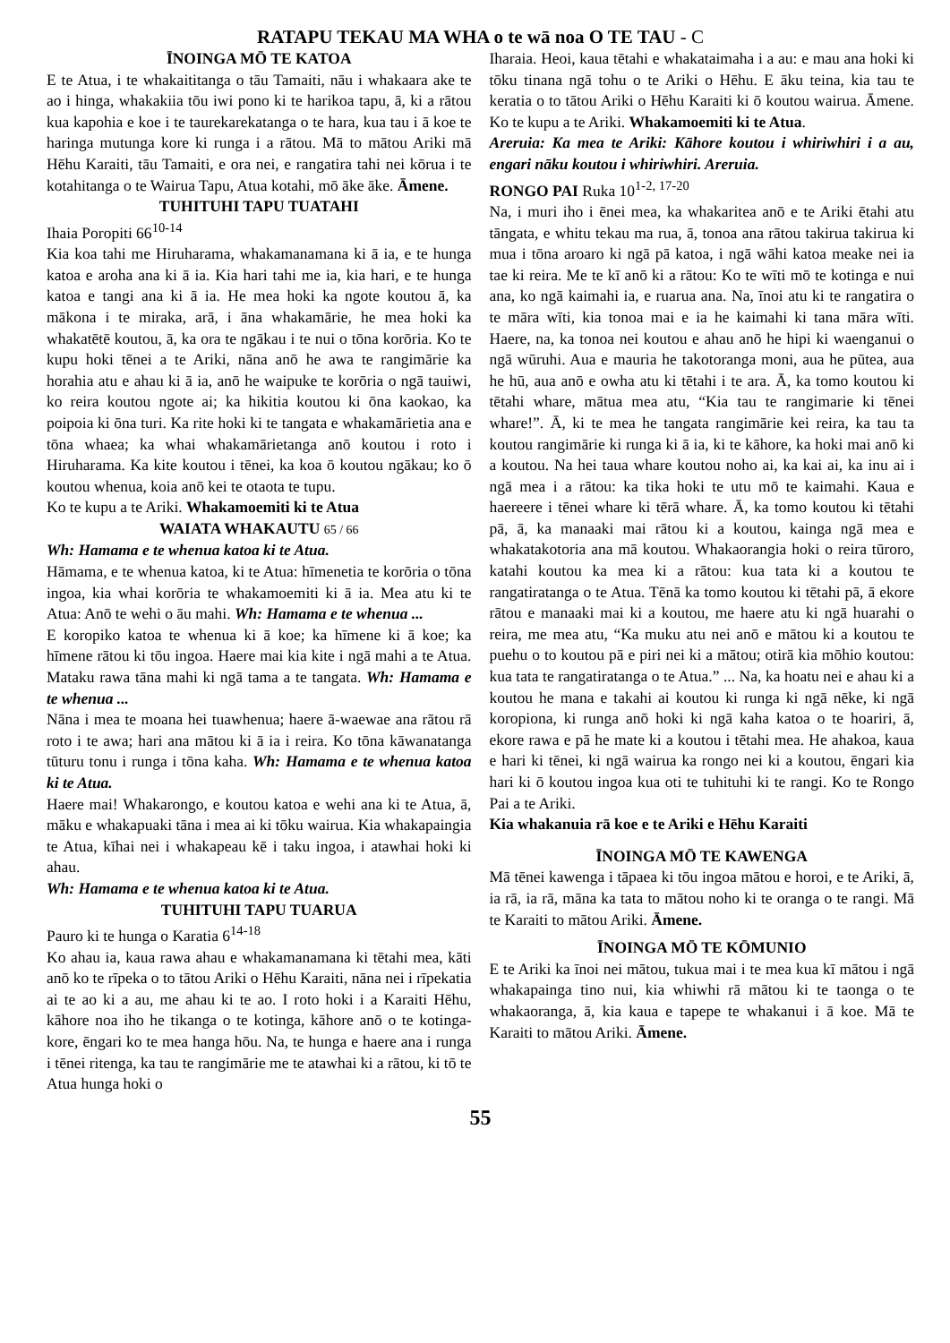RATAPU TEKAU MA WHA o te wā noa O TE TAU - C
ĪNOINGA MŌ TE KATOA
E te Atua, i te whakaititanga o tāu Tamaiti, nāu i whakaara ake te ao i hinga, whakakiia tōu iwi pono ki te harikoa tapu, ā, ki a rātou kua kapohia e koe i te taurekarekatanga o te hara, kua tau i ā koe te haringa mutunga kore ki runga i a rātou. Mā to mātou Ariki mā Hēhu Karaiti, tāu Tamaiti, e ora nei, e rangatira tahi nei kōrua i te kotahitanga o te Wairua Tapu, Atua kotahi, mō āke āke. Āmene.
TUHITUHI TAPU TUATAHI
Ihaia Poropiti 66<sup>10-14</sup>
Kia koa tahi me Hiruharama, whakamanamana ki ā ia, e te hunga katoa e aroha ana ki ā ia. Kia hari tahi me ia, kia hari, e te hunga katoa e tangi ana ki ā ia. He mea hoki ka ngote koutou ā, ka mākona i te miraka, arā, i āna whakamārie, he mea hoki ka whakatētē koutou, ā, ka ora te ngākau i te nui o tōna korōria. Ko te kupu hoki tēnei a te Ariki, nāna anō he awa te rangimārie ka horahia atu e ahau ki ā ia, anō he waipuke te korōria o ngā tauiwi, ko reira koutou ngote ai; ka hikitia koutou ki ōna kaokao, ka poipoia ki ōna turi. Ka rite hoki ki te tangata e whakamārietia ana e tōna whaea; ka whai whakamārietanga anō koutou i roto i Hiruharama. Ka kite koutou i tēnei, ka koa ō koutou ngākau; ko ō koutou whenua, koia anō kei te otaota te tupu.
Ko te kupu a te Ariki. Whakamoemiti ki te Atua
WAIATA WHAKAUTU 65 / 66
Wh: Hamama e te whenua katoa ki te Atua.
Hāmama, e te whenua katoa, ki te Atua: hīmenetia te korōria o tōna ingoa, kia whai korōria te whakamoemiti ki ā ia. Mea atu ki te Atua: Anō te wehi o āu mahi. Wh: Hamama e te whenua ...
E koropiko katoa te whenua ki ā koe; ka hīmene ki ā koe; ka hīmene rātou ki tōu ingoa. Haere mai kia kite i ngā mahi a te Atua. Mataku rawa tāna mahi ki ngā tama a te tangata. Wh: Hamama e te whenua ...
Nāna i mea te moana hei tuawhenua; haere ā-waewae ana rātou rā roto i te awa; hari ana mātou ki ā ia i reira. Ko tōna kāwanatanga tūturu tonu i runga i tōna kaha. Wh: Hamama e te whenua katoa ki te Atua.
Haere mai! Whakarongo, e koutou katoa e wehi ana ki te Atua, ā, māku e whakapuaki tāna i mea ai ki tōku wairua. Kia whakapaingia te Atua, kīhai nei i whakapeau kē i taku ingoa, i atawhai hoki ki ahau.
Wh: Hamama e te whenua katoa ki te Atua.
TUHITUHI TAPU TUARUA
Pauro ki te hunga o Karatia 6<sup>14-18</sup>
Ko ahau ia, kaua rawa ahau e whakamanamana ki tētahi mea, kāti anō ko te rīpeka o to tātou Ariki o Hēhu Karaiti, nāna nei i rīpekatia ai te ao ki a au, me ahau ki te ao. I roto hoki i a Karaiti Hēhu, kāhore noa iho he tikanga o te kotinga, kāhore anō o te kotinga-kore, ēngari ko te mea hanga hōu. Na, te hunga e haere ana i runga i tēnei ritenga, ka tau te rangimārie me te atawhai ki a rātou, ki tō te Atua hunga hoki o
Iharaia. Heoi, kaua tētahi e whakataimaha i a au: e mau ana hoki ki tōku tinana ngā tohu o te Ariki o Hēhu. E āku teina, kia tau te keratia o to tātou Ariki o Hēhu Karaiti ki ō koutou wairua. Āmene. Ko te kupu a te Ariki. Whakamoemiti ki te Atua.
Areruia: Ka mea te Ariki: Kāhore koutou i whiriwhiri i a au, engari nāku koutou i whiriwhiri. Areruia.
RONGO PAI Ruka 10<sup>1-2, 17-20</sup>
Na, i muri iho i ēnei mea, ka whakaritea anō e te Ariki ētahi atu tāngata, e whitu tekau ma rua, ā, tonoa ana rātou takirua takirua ki mua i tōna aroaro ki ngā pā katoa, i ngā wāhi katoa meake nei ia tae ki reira. Me te kī anō ki a rātou: Ko te wīti mō te kotinga e nui ana, ko ngā kaimahi ia, e ruarua ana. Na, īnoi atu ki te rangatira o te māra wīti, kia tonoa mai e ia he kaimahi ki tana māra wīti. Haere, na, ka tonoa nei koutou e ahau anō he hipi ki waenganui o ngā wūruhi. Aua e mauria he takotoranga moni, aua he pūtea, aua he hū, aua anō e owha atu ki tētahi i te ara. Ā, ka tomo koutou ki tētahi whare, mātua mea atu, “Kia tau te rangimarie ki tēnei whare!”. Ā, ki te mea he tangata rangimārie kei reira, ka tau ta koutou rangimārie ki runga ki ā ia, ki te kāhore, ka hoki mai anō ki a koutou. Na hei taua whare koutou noho ai, ka kai ai, ka inu ai i ngā mea i a rātou: ka tika hoki te utu mō te kaimahi. Kaua e haereere i tēnei whare ki tērā whare. Ā, ka tomo koutou ki tētahi pā, ā, ka manaaki mai rātou ki a koutou, kainga ngā mea e whakatakotoria ana mā koutou. Whakaorangia hoki o reira tūroro, katahi koutou ka mea ki a rātou: kua tata ki a koutou te rangatiratanga o te Atua. Tēnā ka tomo koutou ki tētahi pā, ā ekore rātou e manaaki mai ki a koutou, me haere atu ki ngā huarahi o reira, me mea atu, “Ka muku atu nei anō e mātou ki a koutou te puehu o to koutou pā e piri nei ki a mātou; otirā kia mōhio koutou: kua tata te rangatiratanga o te Atua.” ... Na, ka hoatu nei e ahau ki a koutou he mana e takahi ai koutou ki runga ki ngā nēke, ki ngā koropiona, ki runga anō hoki ki ngā kaha katoa o te hoariri, ā, ekore rawa e pā he mate ki a koutou i tētahi mea. He ahakoa, kaua e hari ki tēnei, ki ngā wairua ka rongo nei ki a koutou, ēngari kia hari ki ō koutou ingoa kua oti te tuhituhi ki te rangi. Ko te Rongo Pai a te Ariki.
Kia whakanuia rā koe e te Ariki e Hēhu Karaiti
ĪNOINGA MŌ TE KAWENGA
Mā tēnei kawenga i tāpaea ki tōu ingoa mātou e horoi, e te Ariki, ā, ia rā, ia rā, māna ka tata to mātou noho ki te oranga o te rangi. Mā te Karaiti to mātou Ariki. Āmene.
ĪNOINGA MŌ TE KŌMUNIO
E te Ariki ka īnoi nei mātou, tukua mai i te mea kua kī mātou i ngā whakapainga tino nui, kia whiwhi rā mātou ki te taonga o te whakaoranga, ā, kia kaua e tapepe te whakanui i ā koe. Mā te Karaiti to mātou Ariki. Āmene.
55